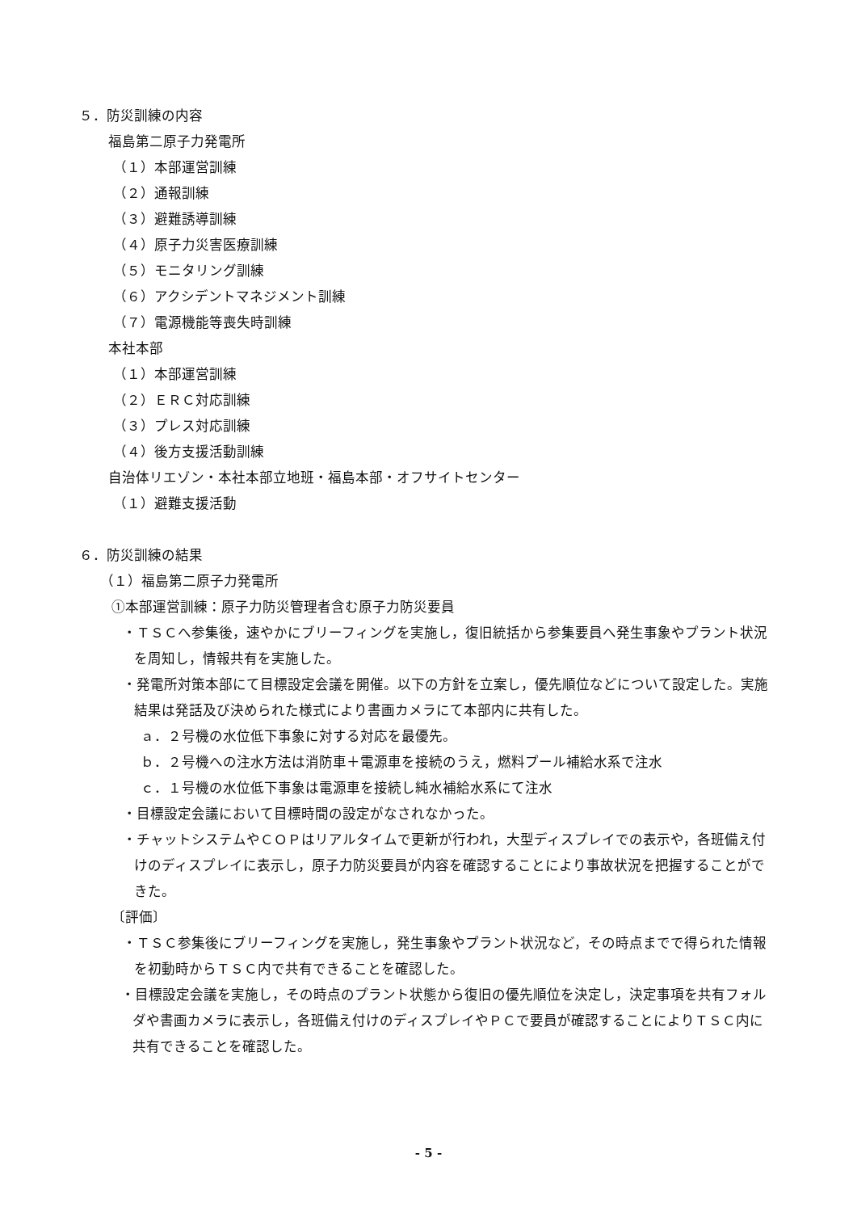５．防災訓練の内容
福島第二原子力発電所
（１）本部運営訓練
（２）通報訓練
（３）避難誘導訓練
（４）原子力災害医療訓練
（５）モニタリング訓練
（６）アクシデントマネジメント訓練
（７）電源機能等喪失時訓練
本社本部
（１）本部運営訓練
（２）ＥＲＣ対応訓練
（３）プレス対応訓練
（４）後方支援活動訓練
自治体リエゾン・本社本部立地班・福島本部・オフサイトセンター
（１）避難支援活動
６．防災訓練の結果
（１）福島第二原子力発電所
①本部運営訓練：原子力防災管理者含む原子力防災要員
・ＴＳＣへ参集後，速やかにブリーフィングを実施し，復旧統括から参集要員へ発生事象やプラント状況を周知し，情報共有を実施した。
・発電所対策本部にて目標設定会議を開催。以下の方針を立案し，優先順位などについて設定した。実施結果は発話及び決められた様式により書画カメラにて本部内に共有した。
ａ．２号機の水位低下事象に対する対応を最優先。
ｂ．２号機への注水方法は消防車＋電源車を接続のうえ，燃料プール補給水系で注水
ｃ．１号機の水位低下事象は電源車を接続し純水補給水系にて注水
・目標設定会議において目標時間の設定がなされなかった。
・チャットシステムやＣＯＰはリアルタイムで更新が行われ，大型ディスプレイでの表示や，各班備え付けのディスプレイに表示し，原子力防災要員が内容を確認することにより事故状況を把握することができた。
〔評価〕
・ＴＳＣ参集後にブリーフィングを実施し，発生事象やプラント状況など，その時点までで得られた情報を初動時からＴＳＣ内で共有できることを確認した。
・目標設定会議を実施し，その時点のプラント状態から復旧の優先順位を決定し，決定事項を共有フォルダや書画カメラに表示し，各班備え付けのディスプレイやＰＣで要員が確認することによりＴＳＣ内に共有できることを確認した。
- 5 -